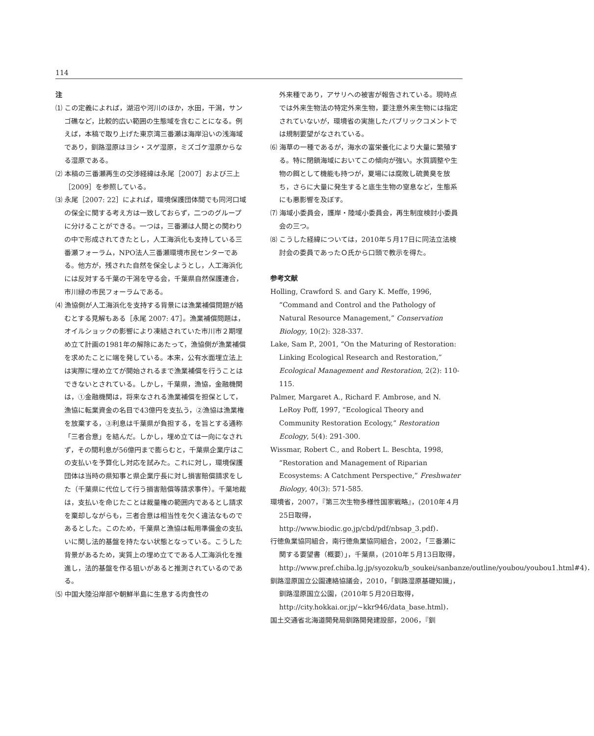114
注
⑴ この定義によれば，湖沼や河川のほか，水田，干潟，サンゴ礁など，比較的広い範囲の生態域を含むことになる。例えば，本稿で取り上げた東京湾三番瀬は海岸沿いの浅海域であり，釧路湿原はヨシ・スゲ湿原，ミズゴケ湿原からなる湿原である。
⑵ 本稿の三番瀬再生の交渉経緯は永尾［2007］および三上［2009］を参照している。
⑶ 永尾［2007: 22］によれば，環境保護団体間でも同河口域の保全に関する考え方は一致しておらず，二つのグループに分けることができる。一つは，三番瀬は人間との関わりの中で形成されてきたとし，人工海浜化も支持している三番瀬フォーラム，NPO法人三番瀬環境市民センターである。他方が，残された自然を保全しようとし，人工海浜化には反対する千葉の干潟を守る会，千葉県自然保護連合，市川緑の市民フォーラムである。
⑷ 漁協側が人工海浜化を支持する背景には漁業補償問題が絡むとする見解もある［永尾 2007: 47］。漁業補償問題は，オイルショックの影響により凍結されていた市川市２期埋め立て計画の1981年の解除にあたって，漁協側が漁業補償を求めたことに端を発している。本来，公有水面埋立法上は実際に埋め立てが開始されるまで漁業補償を行うことはできないとされている。しかし，千葉県，漁協，金融機関は，①金融機関は，将来なされる漁業補償を担保として，漁協に転業資金の名目で43億円を支払う，②漁協は漁業権を放棄する，③利息は千葉県が負担する，を旨とする通称「三者合意」を結んだ。しかし，埋め立ては一向になされず，その間利息が56億円まで膨らむと，千葉県企業庁はこの支払いを予算化し対応を試みた。これに対し，環境保護団体は当時の県知事と県企業庁長に対し損害賠償請求をした（千葉県に代位して行う損害賠償等請求事件）。千葉地裁は，支払いを命じたことは裁量権の範囲内であるとし請求を棄却しながらも，三者合意は相当性を欠く違法なものであるとした。このため，千葉県と漁協は転用準備金の支払いに関し法的基盤を持たない状態となっている。こうした背景があるため，実質上の埋め立てである人工海浜化を推進し，法的基盤を作る狙いがあると推測されているのである。
⑸ 中国大陸沿岸部や朝鮮半島に生息する肉食性の
外来種であり，アサリへの被害が報告されている。現時点では外来生物法の特定外来生物，要注意外来生物には指定されていないが，環境省の実施したパブリックコメントでは規制要望がなされている。
⑹ 海草の一種であるが，海水の富栄養化により大量に繁殖する。特に閉鎖海域においてこの傾向が強い。水質調整や生物の餌として機能も持つが，夏場には腐敗し硫黄臭を放ち，さらに大量に発生すると底生生物の窒息など，生態系にも悪影響を及ぼす。
⑺ 海域小委員会，護岸・陸域小委員会，再生制度検討小委員会の三つ。
⑻ こうした経緯については，2010年５月17日に同法立法検討会の委員であったＯ氏から口頭で教示を得た。
参考文献
Holling, Crawford S. and Gary K. Meffe, 1996, “Command and Control and the Pathology of Natural Resource Management,” Conservation Biology, 10(2): 328-337.
Lake, Sam P., 2001, “On the Maturing of Restoration: Linking Ecological Research and Restoration,” Ecological Management and Restoration, 2(2): 110-115.
Palmer, Margaret A., Richard F. Ambrose, and N. LeRoy Poff, 1997, “Ecological Theory and Community Restoration Ecology,” Restoration Ecology, 5(4): 291-300.
Wissmar, Robert C., and Robert L. Beschta, 1998, “Restoration and Management of Riparian Ecosystems: A Catchment Perspective,” Freshwater Biology, 40(3): 571-585.
環境省，2007，『第三次生物多様性国家戦略』，(2010年４月25日取得，http://www.biodic.go.jp/cbd/pdf/nbsap_3.pdf)．
行徳魚業協同組合，南行徳魚業協同組合，2002，「三番瀬に関する要望書（概要）」，千葉県，(2010年５月13日取得，http://www.pref.chiba.lg.jp/syozoku/b_soukei/sanbanze/outline/youbou/youbou1.html#4)．
釧路湿原国立公園連絡協議会，2010，「釧路湿原基礎知識」，釧路湿原国立公園，(2010年５月20日取得，http://city.hokkai.or.jp/~kkr946/data_base.html)．
国土交通省北海道開発局釧路開発建設部，2006，『釧